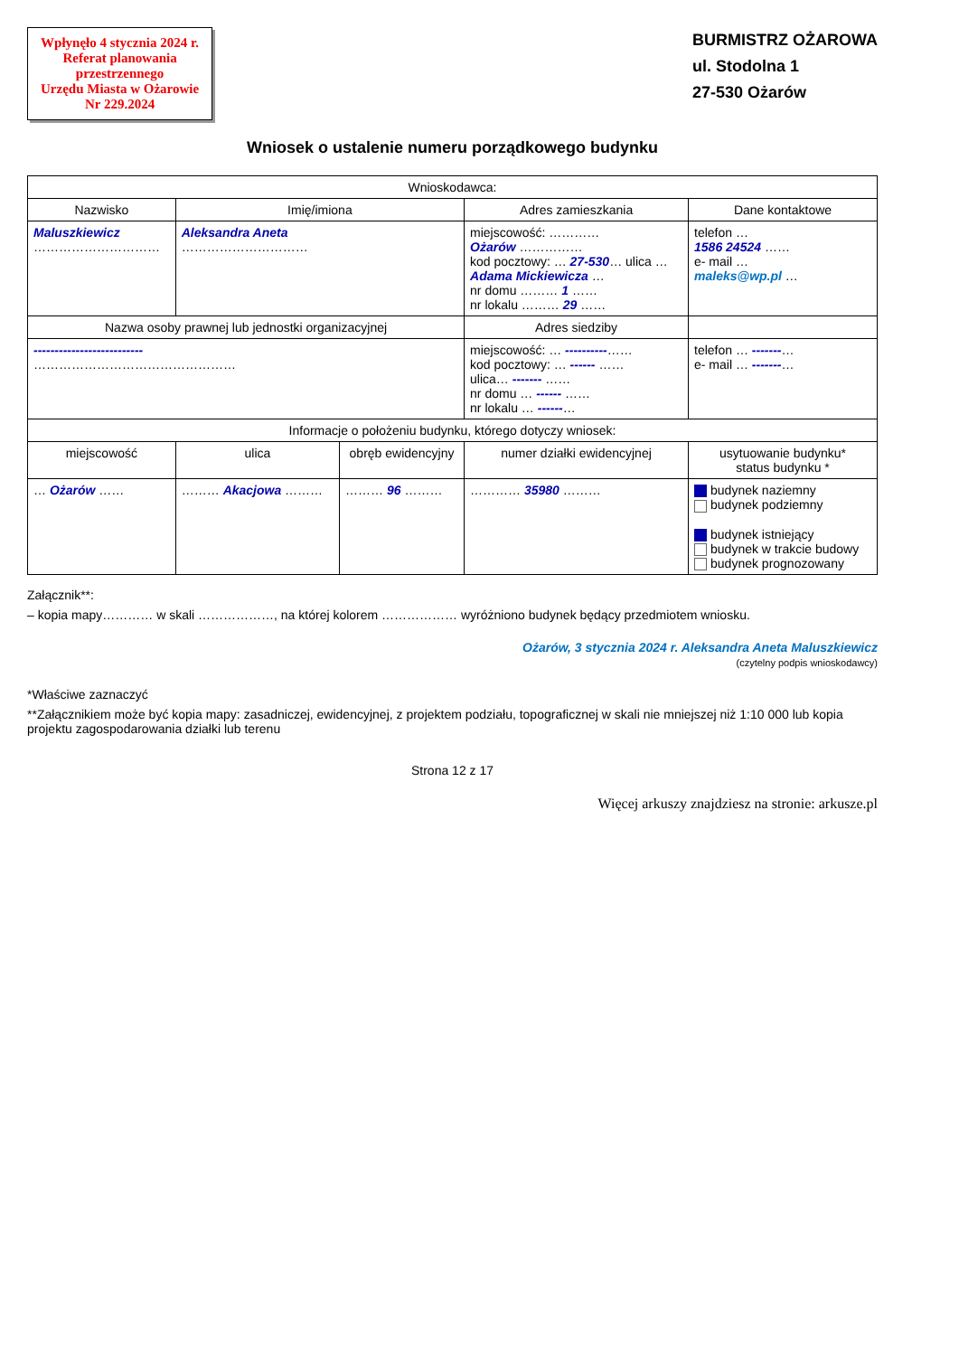Wpłynęło 4 stycznia 2024 r.
Referat planowania
przestrzennego
Urzędu Miasta w Ożarowie
Nr 229.2024
BURMISTRZ OŻAROWA
ul. Stodolna 1
27-530 Ożarów
Wniosek o ustalenie numeru porządkowego budynku
| Wnioskodawca: | | | | |
| --- | --- | --- | --- | --- |
| Nazwisko | Imię/imiona | | Adres zamieszkania | Dane kontaktowe |
| Maluszkiewicz ………………………… | Aleksandra Aneta ………………………… | | miejscowość: ………… Ożarów …………… kod pocztowy: … 27-530 … ulica … Adama Mickiewicza … nr domu ……… 1 …… nr lokalu ……… 29 …… | telefon … 1586 24524 …… e- mail … maleks@wp.pl … |
| Nazwa osoby prawnej lub jednostki organizacyjnej | | | Adres siedziby | |
| -------------------------- ………………………………………… | | | miejscowość: … ---------- …… kod pocztowy: … ------ …… ulica… ------- …… nr domu … ------ …… nr lokalu … ------ … | telefon … ------- … e- mail … ------- … |
| Informacje o położeniu budynku, którego dotyczy wniosek: | | | | |
| miejscowość | ulica | obręb ewidencyjny | numer działki ewidencyjnej | usytuowanie budynku* status budynku * |
| … Ożarów …… | ……… Akacjowa ……… | ……… 96 ……… | ………… 35980 ……… | budynek naziemny budynek podziemny budynek istniejący budynek w trakcie budowy budynek prognozowany |
Załącznik**:
– kopia mapy………… w skali ………………, na której kolorem ……………… wyróżniono budynek będący przedmiotem wniosku.
Ożarów, 3 stycznia 2024 r. Aleksandra Aneta Maluszkiewicz
(czytelny podpis wnioskodawcy)
*Właściwe zaznaczyć
**Załącznikiem może być kopia mapy: zasadniczej, ewidencyjnej, z projektem podziału, topograficznej w skali nie mniejszej niż 1:10 000 lub kopia projektu zagospodarowania działki lub terenu
Strona 12 z 17
Więcej arkuszy znajdziesz na stronie: arkusze.pl